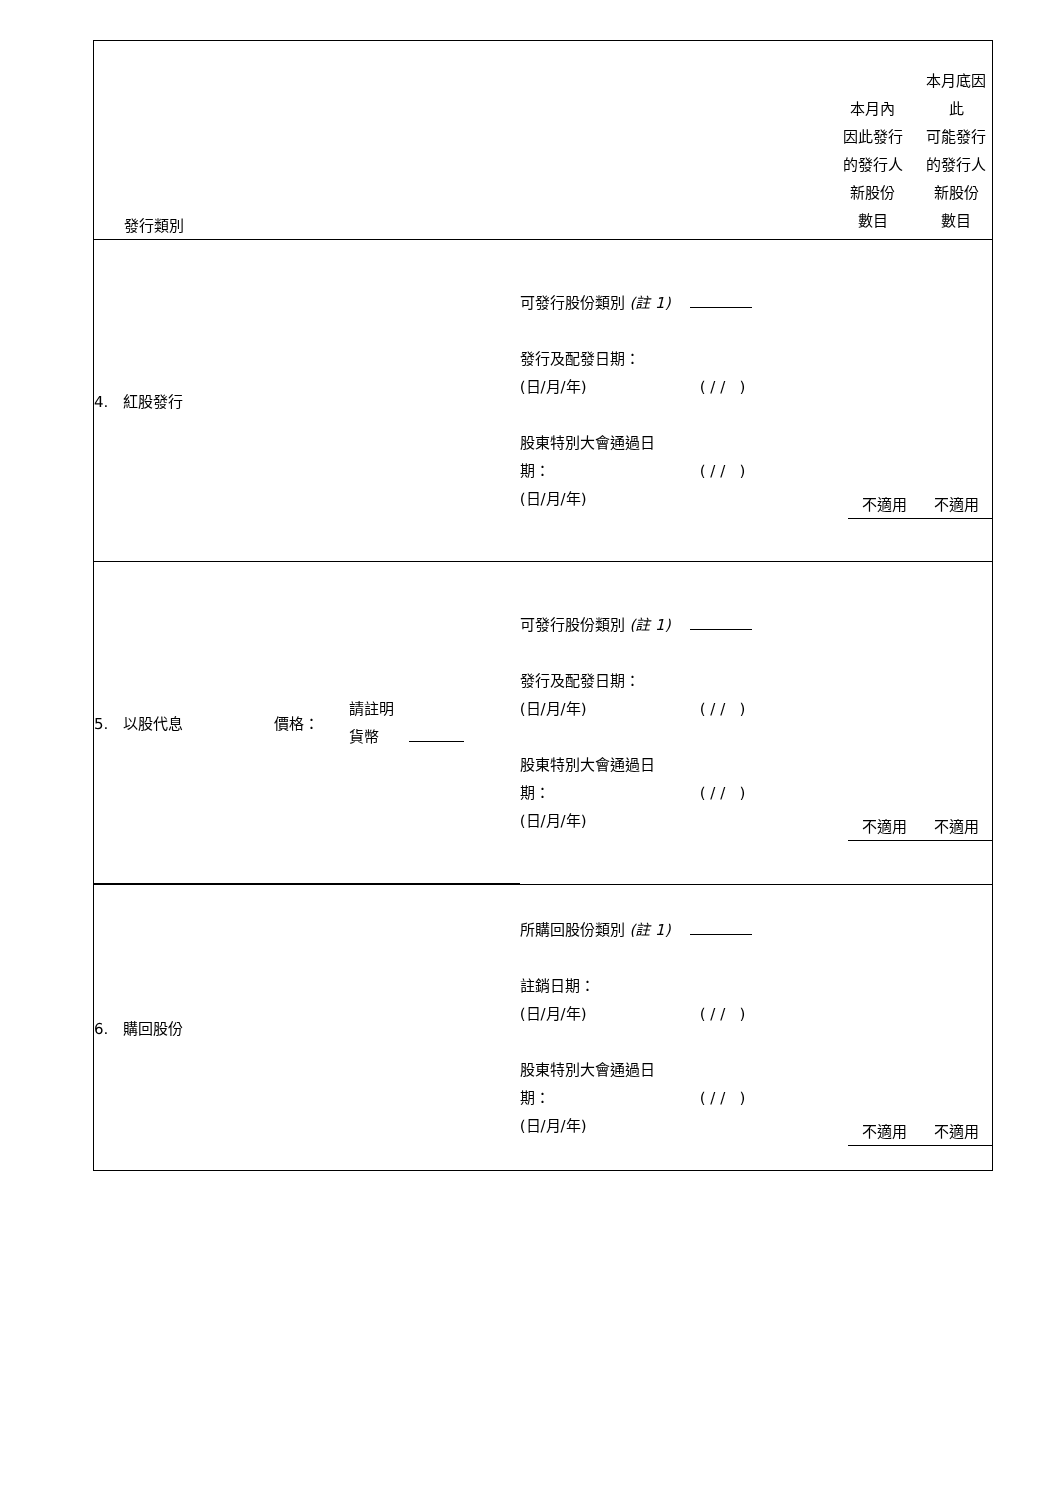| 發行類別 | | 本月內 因此發行 的發行人 新股份 數目 | 本月底因此 可能發行 的發行人 新股份 數目 |
| 4. 紅股發行 | 可發行股份類別 (註 1) 發行及配發日期： (日/月/年) ( / / ) 股東特別大會通過日 期： ( / / ) (日/月/年) | 不適用 | 不適用 |
| / 5. 以股代息 / 價格： / 請註明 貨幣 / | 可發行股份類別 (註 1) 發行及配發日期： (日/月/年) ( / / ) 股東特別大會通過日 期： ( / / ) (日/月/年) | 不適用 | 不適用 |
| 6. 購回股份 | 所購回股份類別 (註 1) 註銷日期： (日/月/年) ( / / ) 股東特別大會通過日 期： ( / / ) (日/月/年) | 不適用 | 不適用 |